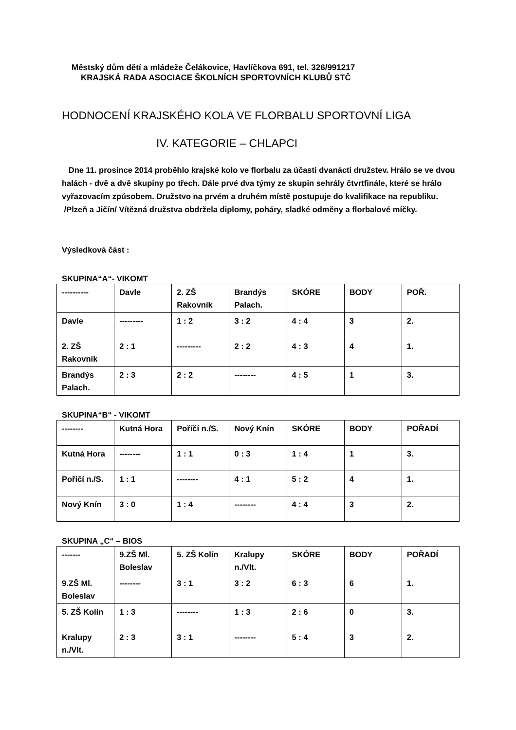Městský dům dětí a mládeže Čelákovice, Havlíčkova 691, tel. 326/991217
KRAJSKÁ RADA ASOCIACE ŠKOLNÍCH SPORTOVNÍCH KLUBŮ STČ
HODNOCENÍ KRAJSKÉHO KOLA VE FLORBALU SPORTOVNÍ LIGA
IV. KATEGORIE – CHLAPCI
Dne 11. prosince 2014 proběhlo krajské kolo ve florbalu za účasti dvanácti družstev. Hrálo se ve dvou halách - dvě a dvě skupiny po třech. Dále prvé dva týmy ze skupin sehrály čtvrtfinále, které se hrálo vyřazovacím způsobem. Družstvo na prvém a druhém místě postupuje do kvalifikace na republiku.
/Plzeň a Jičín/ Vítězná družstva obdržela diplomy, poháry, sladké odměny a florbalové míčky.
Výsledková část :
SKUPINA“A“- VIKOMT
| ---------- | Davle | 2. ZŠ Rakovník | Brandýs Palach. | SKÓRE | BODY | POŘ. |
| Davle | --------- | 1 : 2 | 3 : 2 | 4 : 4 | 3 | 2. |
| 2. ZŠ Rakovník | 2 : 1 | --------- | 2 : 2 | 4 : 3 | 4 | 1. |
| Brandýs Palach. | 2 : 3 | 2 : 2 | -------- | 4 : 5 | 1 | 3. |
SKUPINA“B“ - VIKOMT
| -------- | Kutná Hora | Poříčí n./S. | Nový Knín | SKÓRE | BODY | POŘADÍ |
| Kutná Hora | -------- | 1 : 1 | 0 : 3 | 1 : 4 | 1 | 3. |
| Poříčí n./S. | 1 : 1 | -------- | 4 : 1 | 5 : 2 | 4 | 1. |
| Nový Knín | 3 : 0 | 1 : 4 | -------- | 4 : 4 | 3 | 2. |
SKUPINA „C“ – BIOS
| ------- | 9.ZŠ Ml. Boleslav | 5. ZŠ Kolín | Kralupy n./Vlt. | SKÓRE | BODY | POŘADÍ |
| 9.ZŠ Ml. Boleslav | -------- | 3 : 1 | 3 : 2 | 6 : 3 | 6 | 1. |
| 5. ZŠ Kolín | 1 : 3 | -------- | 1 : 3 | 2 : 6 | 0 | 3. |
| Kralupy n./Vlt. | 2 : 3 | 3 : 1 | -------- | 5 : 4 | 3 | 2. |